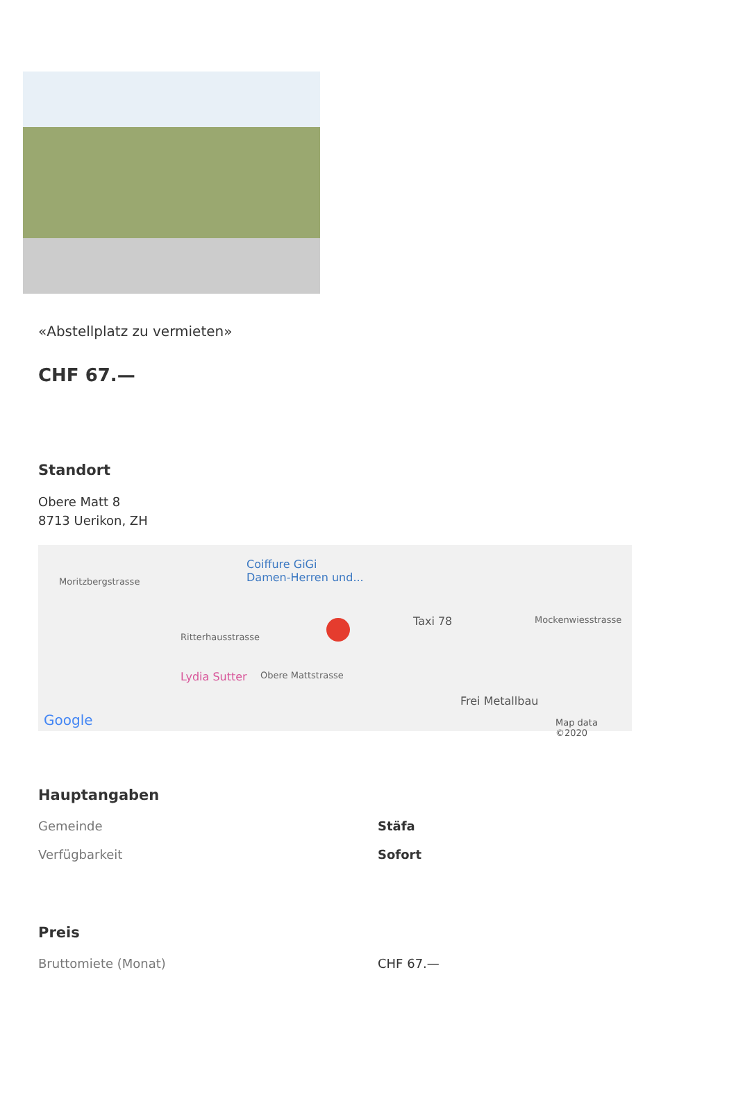«Abstellplatz zu vermieten»
CHF 67.—
Standort
Obere Matt 8
8713 Uerikon, ZH
Moritzbergstrasse
Coiffure GiGi
Damen-Herren und...
Taxi 78 Mockenwiesstrasse
Ritterhausstrasse
Obere Mattstrasse Lydia Sutter
Frei Metallbau
Google Map data ©2020
Hauptangaben
| Gemeinde | Stäfa |
| Verfügbarkeit | Sofort |
Preis
| Bruttomiete (Monat) | CHF 67.— |